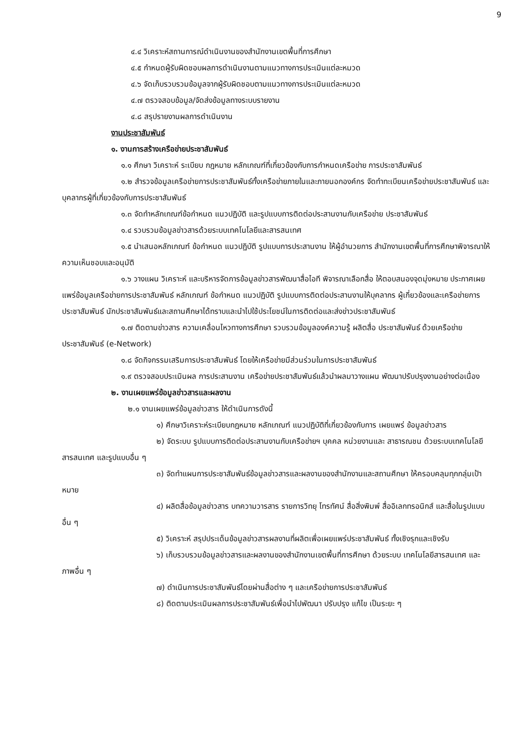9
๔.๔ วิเคราะห์สถานการณ์ดำเนินงานของสำนักงานเขตพื้นที่การศึกษา
๔.๕ กำหนดผู้รับผิดชอบผลการดำเนินงานตามแนวทางการประเมินแต่ละหมวด
๔.๖ จัดเก็บรวบรวมข้อมูลจากผู้รับผิดชอบตามแนวทางการประเมินแต่ละหมวด
๔.๗ ตรวจสอบข้อมูล/จัดส่งข้อมูลทางระบบรายงาน
๔.๘ สรุปรายงานผลการดำเนินงาน
งานประชาสัมพันธ์
๑. งานการสร้างเครือข่ายประชาสัมพันธ์
๑.๑ ศึกษา วิเคราะห์ ระเบียบ กฎหมาย หลักเกณฑ์ที่เกี่ยวข้องกับการกำหนดเครือข่าย การประชาสัมพันธ์
๑.๒ สำรวจข้อมูลเครือข่ายการประชาสัมพันธ์ทั้งเครือข่ายภายในและภายนอกองค์กร จัดทำทะเบียนเครือข่ายประชาสัมพันธ์ และบุคลากรผู้ที่เกี่ยวข้องกับการประชาสัมพันธ์
๑.๓ จัดทำหลักเกณฑ์ข้อกำหนด แนวปฏิบัติ และรูปแบบการติดต่อประสานงานกับเครือข่าย ประชาสัมพันธ์
๑.๔ รวบรวมข้อมูลข่าวสารด้วยระบบเทคโนโลยีและสารสนเทศ
๑.๕ นำเสนอหลักเกณฑ์ ข้อกำหนด แนวปฏิบัติ รูปแบบการประสานงาน ให้ผู้อำนวยการ สำนักงานเขตพื้นที่การศึกษาพิจารณาให้ความเห็นชอบและอนุมัติ
๑.๖ วางแผน วิเคราะห์ และบริหารจัดการข้อมูลข่าวสารพัฒนาสื่อไอที พิจารณาเลือกสื่อ ให้ตอบสนองจุดมุ่งหมาย ประกาศเผยแพร่ข้อมูลเครือข่ายการประชาสัมพันธ์ หลักเกณฑ์ ข้อกำหนด แนวปฏิบัติ รูปแบบการติดต่อประสานงานให้บุคลากร ผู้เกี่ยวข้องและเครือข่ายการประชาสัมพันธ์ นักประชาสัมพันธ์และสถานศึกษาได้ทราบและนำไปใช้ประโยชน์ในการติดต่อและส่งข่าวประชาสัมพันธ์
๑.๗ ติดตามข่าวสาร ความเคลื่อนไหวทางการศึกษา รวบรวมข้อมูลองค์ความรู้ ผลิตสื่อ ประชาสัมพันธ์ ด้วยเครือข่ายประชาสัมพันธ์ (e-Network)
๑.๘ จัดกิจกรรมเสริมการประชาสัมพันธ์ โดยให้เครือข่ายมีส่วนร่วมในการประชาสัมพันธ์
๑.๙ ตรวจสอบประเมินผล การประสานงาน เครือข่ายประชาสัมพันธ์แล้วนำผลมาวางแผน พัฒนาปรับปรุงงานอย่างต่อเนื่อง
๒. งานเผยแพร่ข้อมูลข่าวสารและผลงาน
๒.๑ งานเผยแพร่ข้อมูลข่าวสาร ให้ดำเนินการดังนี้
๑) ศึกษาวิเคราะห์ระเบียบกฎหมาย หลักเกณฑ์ แนวปฏิบัติที่เกี่ยวข้องกับการ เผยแพร่ ข้อมูลข่าวสาร
๒) จัดระบบ รูปแบบการติดต่อประสานงานกับเครือข่ายฯ บุคคล หน่วยงานและ สาธารณชน ด้วยระบบเทคโนโลยีสารสนเทศ และรูปแบบอื่น ๆ
๓) จัดทำแผนการประชาสัมพันธ์ข้อมูลข่าวสารและผลงานของสำนักงานและสถานศึกษา ให้ครอบคลุมทุกกลุ่มเป้าหมาย
๔) ผลิตสื่อข้อมูลข่าวสาร บทความวารสาร รายการวิทยุ โทรทัศน์ สื่อสิ่งพิมพ์ สื่ออิเลกทรอนิกส์ และสื่อในรูปแบบอื่น ๆ
๕) วิเคราะห์ สรุปประเด็นข้อมูลข่าวสารผลงานที่ผลิตเพื่อเผยแพร่ประชาสัมพันธ์ ทั้งเชิงรุกและเชิงรับ
๖) เก็บรวบรวมข้อมูลข่าวสารและผลงานของสำนักงานเขตพื้นที่การศึกษา ด้วยระบบ เทคโนโลยีสารสนเทศ และภาพอื่น ๆ
๗) ดำเนินการประชาสัมพันธ์โดยผ่านสื่อต่าง ๆ และเครือข่ายการประชาสัมพันธ์
๘) ติดตามประเมินผลการประชาสัมพันธ์เพื่อนำไปพัฒนา ปรับปรุง แก้ไข เป็นระยะ ๆ